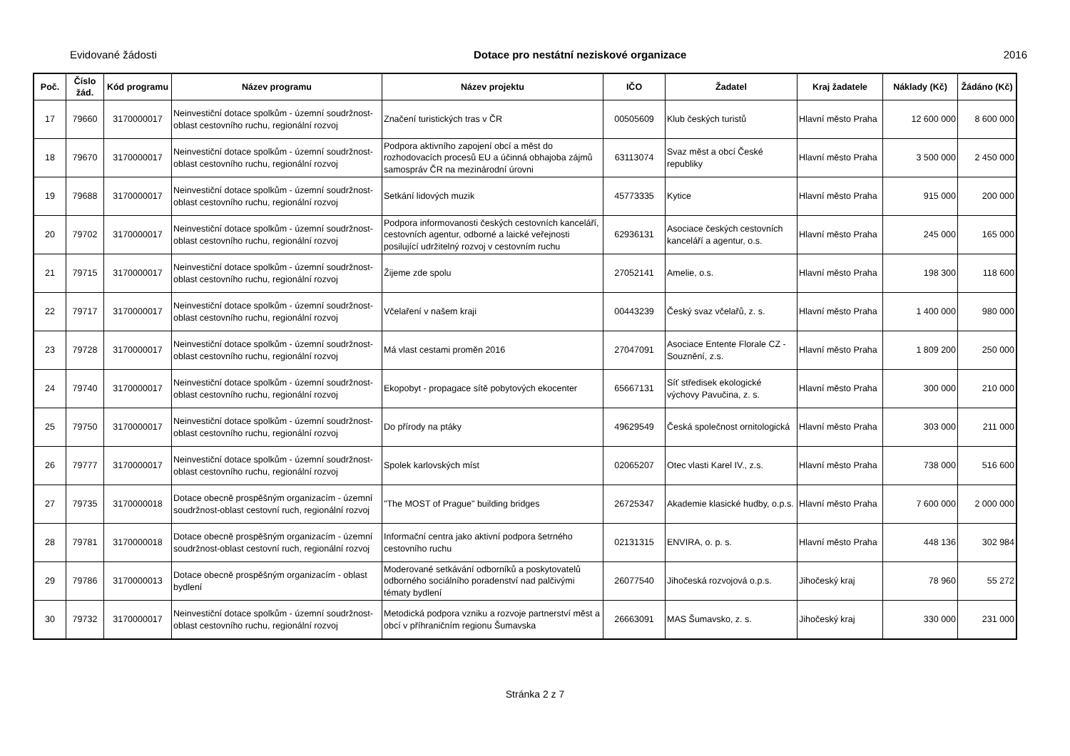Evidované žádosti Dotace pro nestátní neziskové organizace 2016
| Poč. | Číslo žád. | Kód programu | Název programu | Název projektu | IČO | Žadatel | Kraj žadatele | Náklady (Kč) | Žádáno (Kč) |
| --- | --- | --- | --- | --- | --- | --- | --- | --- | --- |
| 17 | 79660 | 3170000017 | Neinvestiční dotace spolkům - územní soudržnost-oblast cestovního ruchu, regionální rozvoj | Značení turistických tras v ČR | 00505609 | Klub českých turistů | Hlavní město Praha | 12 600 000 | 8 600 000 |
| 18 | 79670 | 3170000017 | Neinvestiční dotace spolkům - územní soudržnost-oblast cestovního ruchu, regionální rozvoj | Podpora aktivního zapojení obcí a měst do rozhodovacích procesů EU a účinná obhajoba zájmů samospráv ČR na mezinárodní úrovni | 63113074 | Svaz měst a obcí České republiky | Hlavní město Praha | 3 500 000 | 2 450 000 |
| 19 | 79688 | 3170000017 | Neinvestiční dotace spolkům - územní soudržnost-oblast cestovního ruchu, regionální rozvoj | Setkání lidových muzik | 45773335 | Kytice | Hlavní město Praha | 915 000 | 200 000 |
| 20 | 79702 | 3170000017 | Neinvestiční dotace spolkům - územní soudržnost-oblast cestovního ruchu, regionální rozvoj | Podpora informovanosti českých cestovních kanceláří, cestovních agentur, odborné a laické veřejnosti posilující udržitelný rozvoj v cestovním ruchu | 62936131 | Asociace českých cestovních kanceláří a agentur, o.s. | Hlavní město Praha | 245 000 | 165 000 |
| 21 | 79715 | 3170000017 | Neinvestiční dotace spolkům - územní soudržnost-oblast cestovního ruchu, regionální rozvoj | Žijeme zde spolu | 27052141 | Amelie, o.s. | Hlavní město Praha | 198 300 | 118 600 |
| 22 | 79717 | 3170000017 | Neinvestiční dotace spolkům - územní soudržnost-oblast cestovního ruchu, regionální rozvoj | Včelaření v našem kraji | 00443239 | Český svaz včelařů, z. s. | Hlavní město Praha | 1 400 000 | 980 000 |
| 23 | 79728 | 3170000017 | Neinvestiční dotace spolkům - územní soudržnost-oblast cestovního ruchu, regionální rozvoj | Má vlast cestami proměn 2016 | 27047091 | Asociace Entente Florale CZ - Souznění, z.s. | Hlavní město Praha | 1 809 200 | 250 000 |
| 24 | 79740 | 3170000017 | Neinvestiční dotace spolkům - územní soudržnost-oblast cestovního ruchu, regionální rozvoj | Ekopobyt - propagace sítě pobytových ekocenter | 65667131 | Síť středisek ekologické výchovy Pavučina, z. s. | Hlavní město Praha | 300 000 | 210 000 |
| 25 | 79750 | 3170000017 | Neinvestiční dotace spolkům - územní soudržnost-oblast cestovního ruchu, regionální rozvoj | Do přírody na ptáky | 49629549 | Česká společnost ornitologická | Hlavní město Praha | 303 000 | 211 000 |
| 26 | 79777 | 3170000017 | Neinvestiční dotace spolkům - územní soudržnost-oblast cestovního ruchu, regionální rozvoj | Spolek karlovských míst | 02065207 | Otec vlasti Karel IV., z.s. | Hlavní město Praha | 738 000 | 516 600 |
| 27 | 79735 | 3170000018 | Dotace obecně prospěšným organizacím - územní soudržnost-oblast cestovní ruch, regionální rozvoj | "The MOST of Prague" building bridges | 26725347 | Akademie klasické hudby, o.p.s. | Hlavní město Praha | 7 600 000 | 2 000 000 |
| 28 | 79781 | 3170000018 | Dotace obecně prospěšným organizacím - územní soudržnost-oblast cestovní ruch, regionální rozvoj | Informační centra jako aktivní podpora šetrného cestovního ruchu | 02131315 | ENVIRA, o. p. s. | Hlavní město Praha | 448 136 | 302 984 |
| 29 | 79786 | 3170000013 | Dotace obecně prospěšným organizacím - oblast bydlení | Moderované setkávání odborníků a poskytovatelů odborného sociálního poradenství nad palčivými tématy bydlení | 26077540 | Jihočeská rozvojová o.p.s. | Jihočeský kraj | 78 960 | 55 272 |
| 30 | 79732 | 3170000017 | Neinvestiční dotace spolkům - územní soudržnost-oblast cestovního ruchu, regionální rozvoj | Metodická podpora vzniku a rozvoje partnerství měst a obcí v příhraničním regionu Šumavska | 26663091 | MAS Šumavsko, z. s. | Jihočeský kraj | 330 000 | 231 000 |
Stránka 2 z 7